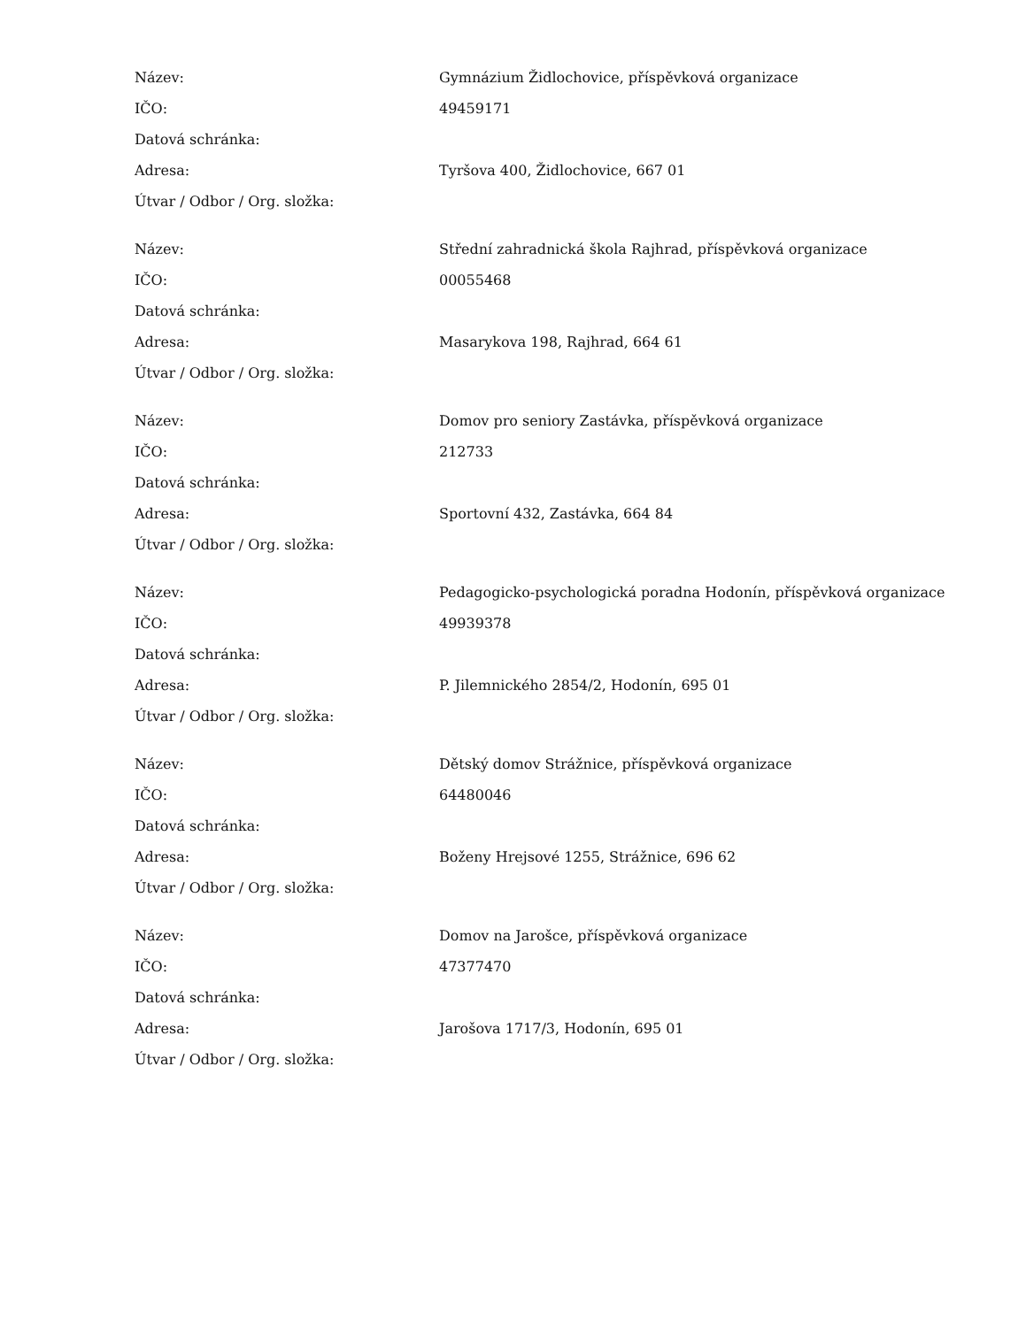| Název: | Gymnázium Židlochovice, příspěvková organizace |
| IČO: | 49459171 |
| Datová schránka: | |
| Adresa: | Tyršova 400, Židlochovice, 667 01 |
| Útvar / Odbor / Org. složka: | |
| Název: | Střední zahradnická škola Rajhrad, příspěvková organizace |
| IČO: | 00055468 |
| Datová schránka: | |
| Adresa: | Masarykova 198, Rajhrad, 664 61 |
| Útvar / Odbor / Org. složka: | |
| Název: | Domov pro seniory Zastávka, příspěvková organizace |
| IČO: | 212733 |
| Datová schránka: | |
| Adresa: | Sportovní 432, Zastávka, 664 84 |
| Útvar / Odbor / Org. složka: | |
| Název: | Pedagogicko-psychologická poradna Hodonín, příspěvková organizace |
| IČO: | 49939378 |
| Datová schránka: | |
| Adresa: | P. Jilemnického 2854/2, Hodonín, 695 01 |
| Útvar / Odbor / Org. složka: | |
| Název: | Dětský domov Strážnice, příspěvková organizace |
| IČO: | 64480046 |
| Datová schránka: | |
| Adresa: | Boženy Hrejsové 1255, Strážnice, 696 62 |
| Útvar / Odbor / Org. složka: | |
| Název: | Domov na Jarošce, příspěvková organizace |
| IČO: | 47377470 |
| Datová schránka: | |
| Adresa: | Jarošova 1717/3, Hodonín, 695 01 |
| Útvar / Odbor / Org. složka: | |